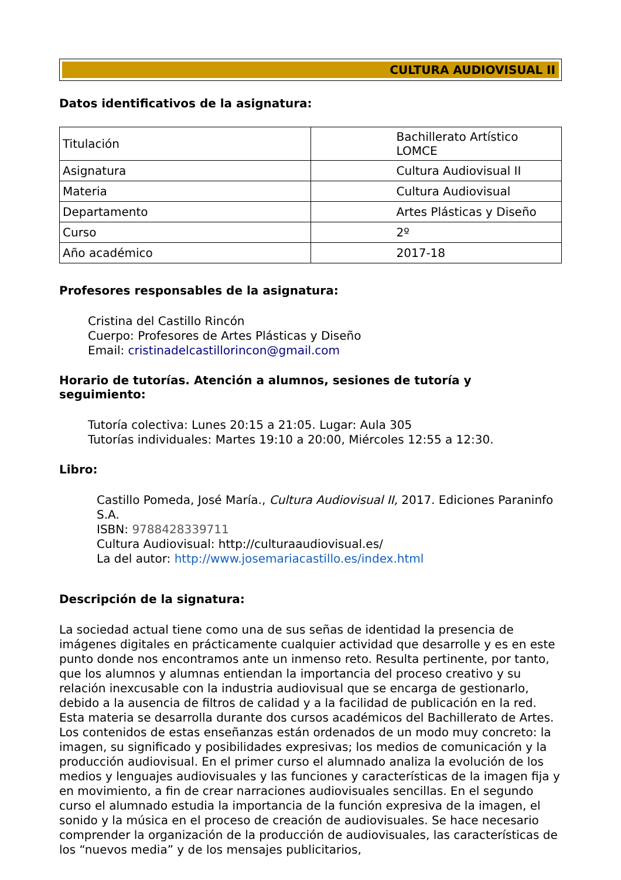CULTURA AUDIOVISUAL II
Datos identificativos de la asignatura:
| Titulación | Bachillerato Artístico LOMCE |
| Asignatura | Cultura Audiovisual II |
| Materia | Cultura Audiovisual |
| Departamento | Artes Plásticas y Diseño |
| Curso | 2º |
| Año académico | 2017-18 |
Profesores responsables de la asignatura:
Cristina del Castillo Rincón
Cuerpo: Profesores de Artes Plásticas y Diseño
Email: cristinadelcastillorincon@gmail.com
Horario de tutorías. Atención a alumnos, sesiones de tutoría y seguimiento:
Tutoría colectiva: Lunes 20:15 a 21:05. Lugar: Aula 305
Tutorías individuales: Martes 19:10 a 20:00, Miércoles 12:55 a 12:30.
Libro:
Castillo Pomeda, José María., Cultura Audiovisual II, 2017. Ediciones Paraninfo S.A.
ISBN: 9788428339711
Cultura Audiovisual: http://culturaaudiovisual.es/
La del autor: http://www.josemariacastillo.es/index.html
Descripción de la signatura:
La sociedad actual tiene como una de sus señas de identidad la presencia de imágenes digitales en prácticamente cualquier actividad que desarrolle y es en este punto donde nos encontramos ante un inmenso reto. Resulta pertinente, por tanto, que los alumnos y alumnas entiendan la importancia del proceso creativo y su relación inexcusable con la industria audiovisual que se encarga de gestionarlo, debido a la ausencia de filtros de calidad y a la facilidad de publicación en la red. Esta materia se desarrolla durante dos cursos académicos del Bachillerato de Artes. Los contenidos de estas enseñanzas están ordenados de un modo muy concreto: la imagen, su significado y posibilidades expresivas; los medios de comunicación y la producción audiovisual. En el primer curso el alumnado analiza la evolución de los medios y lenguajes audiovisuales y las funciones y características de la imagen fija y en movimiento, a fin de crear narraciones audiovisuales sencillas. En el segundo curso el alumnado estudia la importancia de la función expresiva de la imagen, el sonido y la música en el proceso de creación de audiovisuales. Se hace necesario comprender la organización de la producción de audiovisuales, las características de los “nuevos media” y de los mensajes publicitarios,